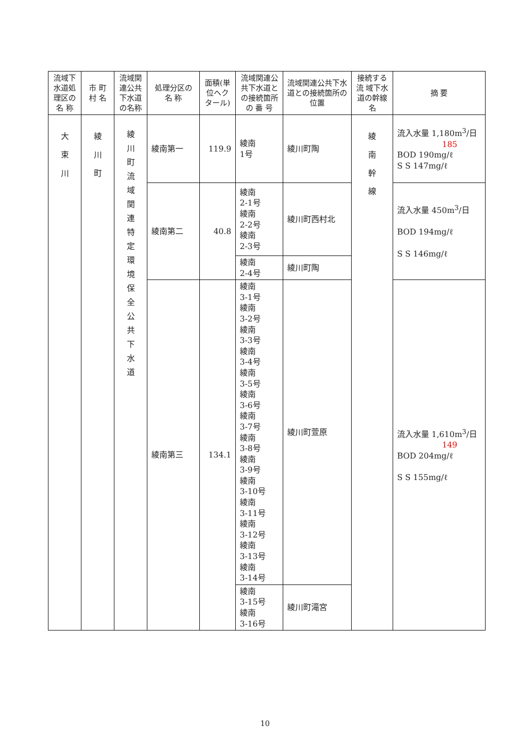| 流域下水道処理区の名 称 | 市 町村 名 | 流域関連公共下水道の名称 | 処理分区の名 称 | 面積(単位ヘクタール) | 流域関連公共下水道との接続箇所の 番 号 | 流域関連公共下水道との接続箇所の位置 | 接続する流 域下水道の幹線名 | 摘 要 |
| --- | --- | --- | --- | --- | --- | --- | --- | --- |
| 大 束 川 | 綾 川 町 | 綾 川 町 流 域 関 連 特 定 環 境 保 全 公 共 下 水 道 | 綾南第一 | 119.9 | 綾南 1号 | 綾川町陶 | 綾 南 幹 線 | 流入水量 1,180m<sup>3</sup>/日 185 BOD 190mg/ℓ S S 147mg/ℓ |
| | | | 綾南第二 | 40.8 | 綾南 2-1号 綾南 2-2号 綾南 2-3号 | 綾川町西村北 | | 流入水量 450m<sup>3</sup>/日 BOD 194mg/ℓ S S 146mg/ℓ |
| | | | | | 綾南 2-4号 | 綾川町陶 | | |
| | | | 綾南第三 | 134.1 | 綾南 3-1号 綾南 3-2号 綾南 3-3号 綾南 3-4号 綾南 3-5号 綾南 3-6号 綾南 3-7号 綾南 3-8号 綾南 3-9号 綾南 3-10号 綾南 3-11号 綾南 3-12号 綾南 3-13号 綾南 3-14号 | 綾川町萱原 | | 流入水量 1,610m<sup>3</sup>/日 149 BOD 204mg/ℓ S S 155mg/ℓ |
| | | | | | 綾南 3-15号 綾南 3-16号 | 綾川町滝宮 | | |
10